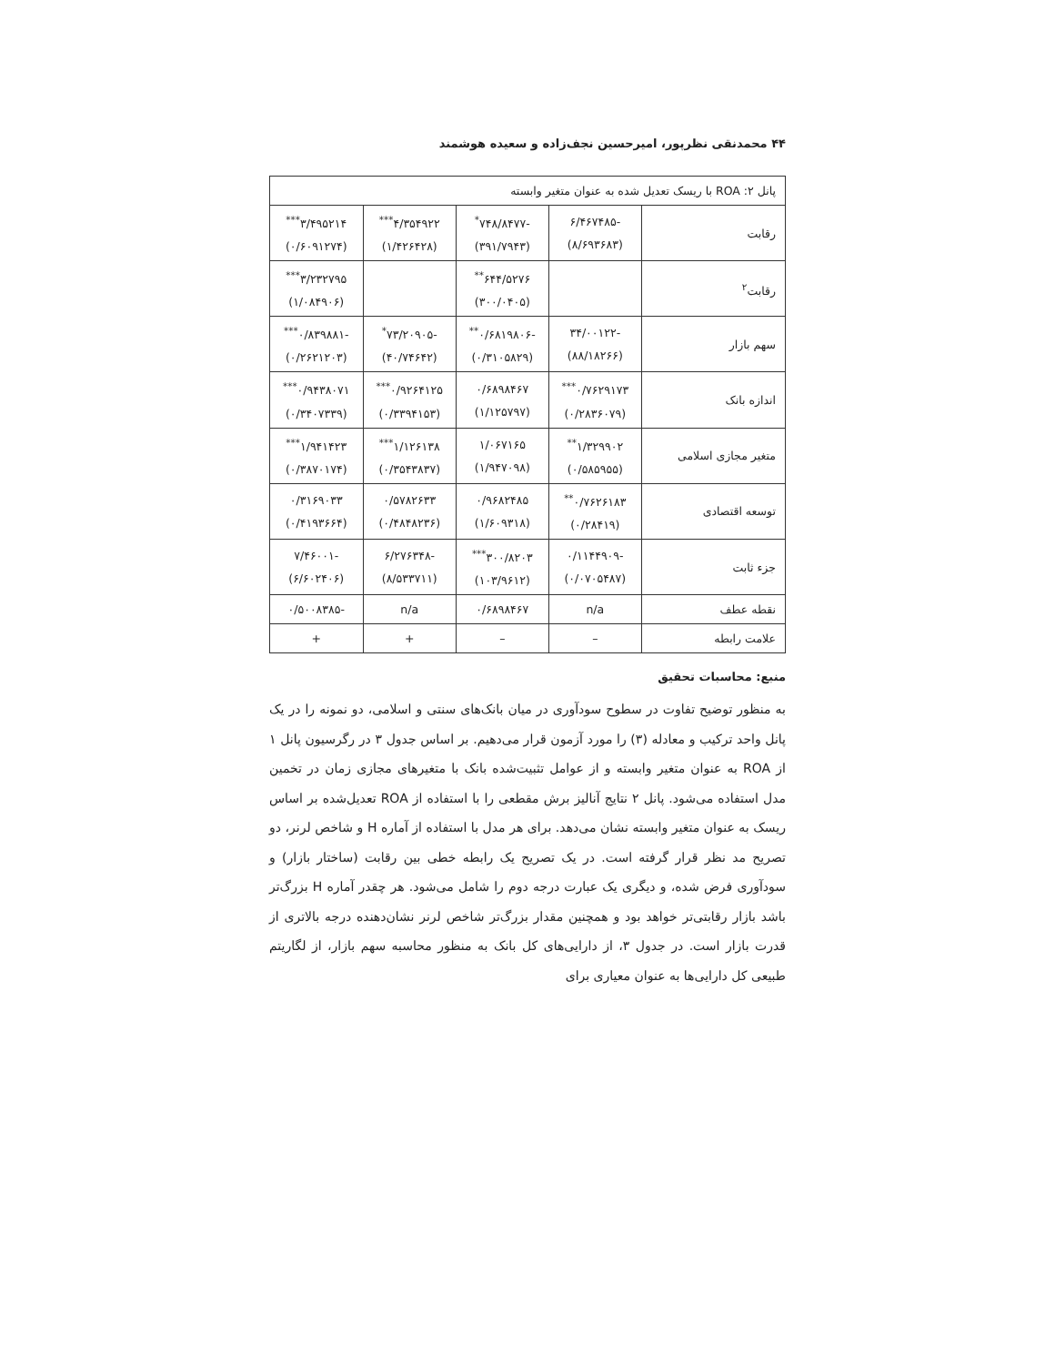۴۴ محمدنقی نظرپور، امیرحسین نجف‌زاده و سعیده هوشمند
| پانل ۲: ROA با ریسک تعدیل شده به عنوان متغیر وابسته | | | | |
| رقابت | -۶/۴۶۷۴۸۵ (۸/۶۹۳۶۸۳) | -۷۴۸/۸۴۷۷<sup>*</sup> (۳۹۱/۷۹۴۳) | ۴/۳۵۴۹۲۲<sup>***</sup> (۱/۴۲۶۴۲۸) | ۳/۴۹۵۲۱۴<sup>***</sup> (۰/۶۰۹۱۲۷۴) |
| رقابت<sup>۲</sup> | | ۶۴۴/۵۲۷۶<sup>**</sup> (۳۰۰/۰۴۰۵) | | ۳/۲۳۲۷۹۵<sup>***</sup> (۱/۰۸۴۹۰۶) |
| سهم بازار | -۳۴/۰۰۱۲۲ (۸۸/۱۸۲۶۶) | -۰/۶۸۱۹۸۰۶<sup>**</sup> (۰/۳۱۰۵۸۲۹) | -۷۳/۲۰۹۰۵<sup>*</sup> (۴۰/۷۴۶۴۲) | -۰/۸۳۹۸۸۱<sup>***</sup> (۰/۲۶۲۱۲۰۳) |
| اندازه بانک | ۰/۷۶۲۹۱۷۳<sup>***</sup> (۰/۲۸۳۶۰۷۹) | ۰/۶۸۹۸۴۶۷ (۱/۱۲۵۷۹۷) | ۰/۹۲۶۴۱۲۵<sup>***</sup> (۰/۳۳۹۴۱۵۳) | ۰/۹۴۳۸۰۷۱<sup>***</sup> (۰/۳۴۰۷۳۳۹) |
| متغیر مجازی اسلامی | ۱/۳۲۹۹۰۲<sup>**</sup> (۰/۵۸۵۹۵۵) | ۱/۰۶۷۱۶۵ (۱/۹۴۷۰۹۸) | ۱/۱۲۶۱۳۸<sup>***</sup> (۰/۳۵۴۳۸۳۷) | ۱/۹۴۱۴۲۳<sup>***</sup> (۰/۳۸۷۰۱۷۴) |
| توسعه اقتصادی | ۰/۷۶۲۶۱۸۳<sup>**</sup> (۰/۲۸۴۱۹) | ۰/۹۶۸۲۴۸۵ (۱/۶۰۹۳۱۸) | ۰/۵۷۸۲۶۳۳ (۰/۴۸۴۸۲۳۶) | ۰/۳۱۶۹۰۳۳ (۰/۴۱۹۳۶۶۴) |
| جزء ثابت | -۰/۱۱۴۴۹۰۹ (۰/۰۷۰۵۴۸۷) | ۳۰۰/۸۲۰۳<sup>***</sup> (۱۰۳/۹۶۱۲) | -۶/۲۷۶۳۴۸ (۸/۵۳۳۷۱۱) | -۷/۴۶۰۰۱ (۶/۶۰۲۴۰۶) |
| نقطه عطف | n/a | ۰/۶۸۹۸۴۶۷ | n/a | -۰/۵۰۰۸۳۸۵ |
| علامت رابطه | – | – | + | + |
منبع: محاسبات تحقیق
به منظور توضیح تفاوت در سطوح سودآوری در میان بانک‌های سنتی و اسلامی، دو نمونه را در یک پانل واحد ترکیب و معادله (۳) را مورد آزمون قرار می‌دهیم. بر اساس جدول ۳ در رگرسیون پانل ۱ از ROA به عنوان متغیر وابسته و از عوامل تثبیت‌شده بانک با متغیرهای مجازی زمان در تخمین مدل استفاده می‌شود. پانل ۲ نتایج آنالیز برش مقطعی را با استفاده از ROA تعدیل‌شده بر اساس ریسک به عنوان متغیر وابسته نشان می‌دهد. برای هر مدل با استفاده از آماره H و شاخص لرنر، دو تصریح مد نظر قرار گرفته است. در یک تصریح یک رابطه خطی بین رقابت (ساختار بازار) و سودآوری فرض شده، و دیگری یک عبارت درجه دوم را شامل می‌شود. هر چقدر آماره H بزرگ‌تر باشد بازار رقابتی‌تر خواهد بود و همچنین مقدار بزرگ‌تر شاخص لرنر نشان‌دهنده درجه بالاتری از قدرت بازار است. در جدول ۳، از دارایی‌های کل بانک به منظور محاسبه سهم بازار، از لگاریتم طبیعی کل دارایی‌ها به عنوان معیاری برای